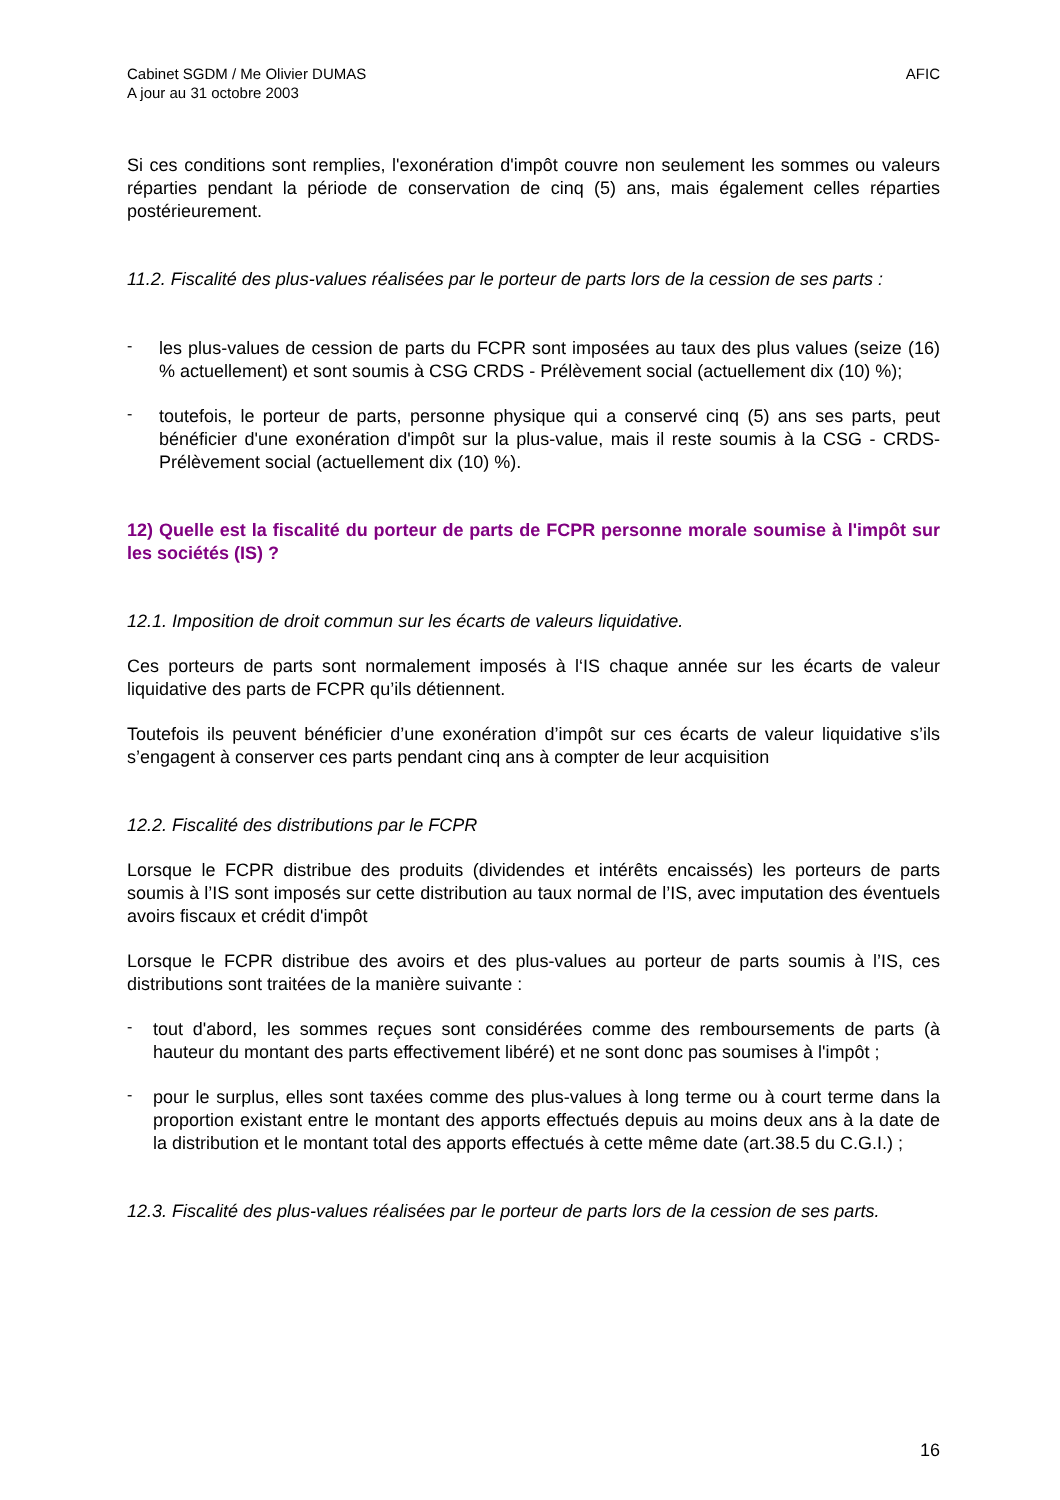Cabinet SGDM / Me Olivier DUMAS
A jour au 31 octobre 2003
AFIC
Si ces conditions sont remplies, l'exonération d'impôt couvre non seulement les sommes ou valeurs réparties pendant la période de conservation de cinq (5) ans, mais également celles réparties postérieurement.
11.2. Fiscalité des plus-values réalisées par le porteur de parts lors de la cession de ses parts :
-
les plus-values de cession de parts du FCPR sont imposées au taux des plus values (seize (16) % actuellement) et sont soumis à CSG CRDS - Prélèvement social (actuellement dix (10) %);
-
toutefois, le porteur de parts, personne physique qui a conservé cinq (5) ans ses parts, peut bénéficier d'une exonération d'impôt sur la plus-value, mais il reste soumis à la CSG - CRDS- Prélèvement social (actuellement dix (10) %).
12) Quelle est la fiscalité du porteur de parts de FCPR personne morale soumise à l'impôt sur les sociétés (IS) ?
12.1. Imposition de droit commun sur les écarts de valeurs liquidative.
Ces porteurs de parts sont normalement imposés à l‘IS chaque année sur les écarts de valeur liquidative des parts de FCPR qu’ils détiennent.
Toutefois ils peuvent bénéficier d’une exonération d’impôt sur ces écarts de valeur liquidative s’ils s’engagent à conserver ces parts pendant cinq ans à compter de leur acquisition
12.2. Fiscalité des distributions par le FCPR
Lorsque le FCPR distribue des produits (dividendes et intérêts encaissés) les porteurs de parts soumis à l’IS sont imposés sur cette distribution au taux normal de l’IS, avec imputation des éventuels avoirs fiscaux et crédit d'impôt
Lorsque le FCPR distribue des avoirs et des plus-values au porteur de parts soumis à l’IS, ces distributions sont traitées de la manière suivante :
-
tout d'abord, les sommes reçues sont considérées comme des remboursements de parts (à hauteur du montant des parts effectivement libéré) et ne sont donc pas soumises à l'impôt ;
-
pour le surplus, elles sont taxées comme des plus-values à long terme ou à court terme dans la proportion existant entre le montant des apports effectués depuis au moins deux ans à la date de la distribution et le montant total des apports effectués à cette même date (art.38.5 du C.G.I.) ;
12.3. Fiscalité des plus-values réalisées par le porteur de parts lors de la cession de ses parts.
16